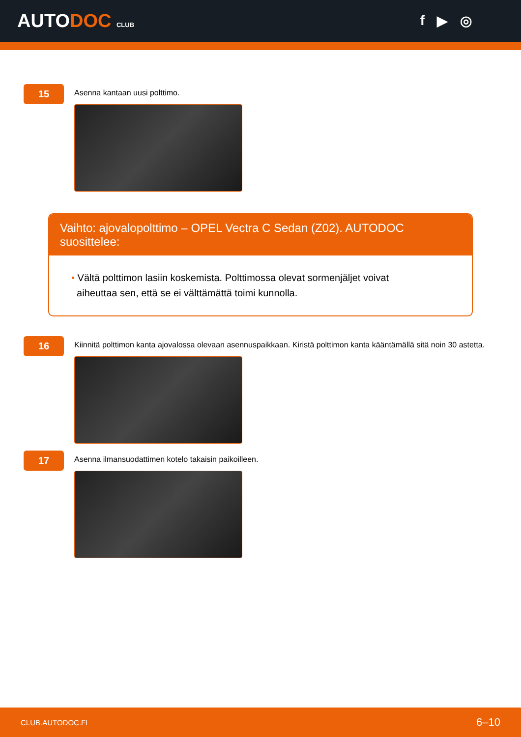AUTODOC CLUB
f ▶ ◎
15
Asenna kantaan uusi polttimo.
Vaihto: ajovalopolttimo – OPEL Vectra C Sedan (Z02). AUTODOC suosittelee:
• Vältä polttimon lasiin koskemista. Polttimossa olevat sormenjäljet voivat
aiheuttaa sen, että se ei välttämättä toimi kunnolla.
16
Kiinnitä polttimon kanta ajovalossa olevaan asennuspaikkaan. Kiristä polttimon kanta kääntämällä sitä noin 30 astetta.
17
Asenna ilmansuodattimen kotelo takaisin paikoilleen.
CLUB.AUTODOC.FI 6–10